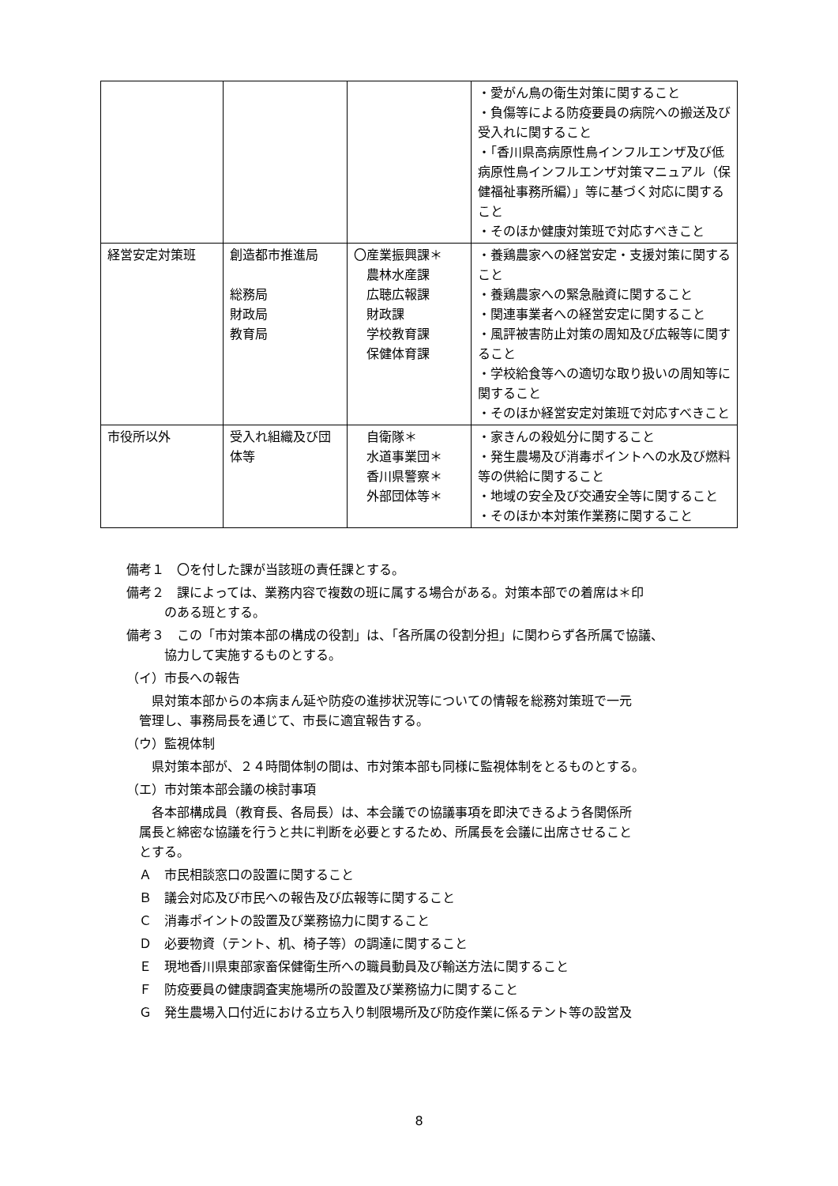| | | | ・愛がん鳥の衛生対策に関すること ・負傷等による防疫要員の病院への搬送及び受入れに関すること ・「香川県高病原性鳥インフルエンザ及び低病原性鳥インフルエンザ対策マニュアル（保健福祉事務所編）」等に基づく対応に関すること ・そのほか健康対策班で対応すべきこと |
| 経営安定対策班 | 創造都市推進局 総務局 財政局 教育局 | 〇産業振興課＊ 農林水産課 広聴広報課 財政課 学校教育課 保健体育課 | ・養鶏農家への経営安定・支援対策に関すること ・養鶏農家への緊急融資に関すること ・関連事業者への経営安定に関すること ・風評被害防止対策の周知及び広報等に関すること ・学校給食等への適切な取り扱いの周知等に関すること ・そのほか経営安定対策班で対応すべきこと |
| 市役所以外 | 受入れ組織及び団体等 | 自衛隊＊ 水道事業団＊ 香川県警察＊ 外部団体等＊ | ・家きんの殺処分に関すること ・発生農場及び消毒ポイントへの水及び燃料等の供給に関すること ・地域の安全及び交通安全等に関すること ・そのほか本対策作業務に関すること |
備考１　〇を付した課が当該班の責任課とする。
備考２　課によっては、業務内容で複数の班に属する場合がある。対策本部での着席は＊印
　　　のある班とする。
備考３　この「市対策本部の構成の役割」は、「各所属の役割分担」に関わらず各所属で協議、
　　　協力して実施するものとする。
（イ）市長への報告
　　県対策本部からの本病まん延や防疫の進捗状況等についての情報を総務対策班で一元
　管理し、事務局長を通じて、市長に適宜報告する。
（ウ）監視体制
　　県対策本部が、２４時間体制の間は、市対策本部も同様に監視体制をとるものとする。
（エ）市対策本部会議の検討事項
　　各本部構成員（教育長、各局長）は、本会議での協議事項を即決できるよう各関係所
　属長と綿密な協議を行うと共に判断を必要とするため、所属長を会議に出席させること
　とする。
　Ａ　市民相談窓口の設置に関すること
　Ｂ　議会対応及び市民への報告及び広報等に関すること
　Ｃ　消毒ポイントの設置及び業務協力に関すること
　Ｄ　必要物資（テント、机、椅子等）の調達に関すること
　Ｅ　現地香川県東部家畜保健衛生所への職員動員及び輸送方法に関すること
　Ｆ　防疫要員の健康調査実施場所の設置及び業務協力に関すること
　Ｇ　発生農場入口付近における立ち入り制限場所及び防疫作業に係るテント等の設営及
8